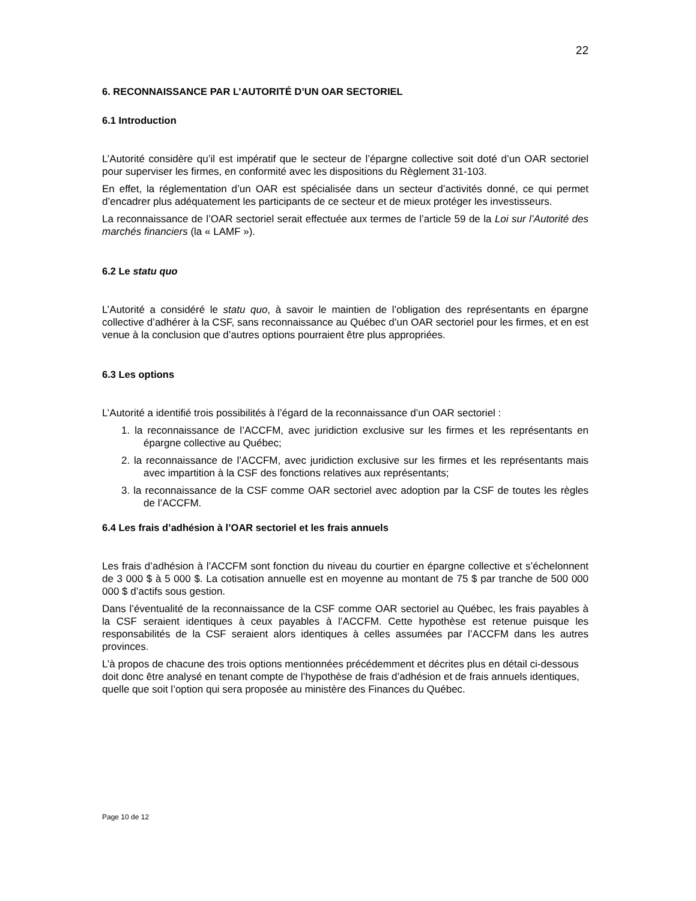22
6. RECONNAISSANCE PAR L’AUTORITÉ D’UN OAR SECTORIEL
6.1 Introduction
L’Autorité considère qu’il est impératif que le secteur de l’épargne collective soit doté d’un OAR sectoriel pour superviser les firmes, en conformité avec les dispositions du Règlement 31-103.
En effet, la réglementation d’un OAR est spécialisée dans un secteur d’activités donné, ce qui permet d’encadrer plus adéquatement les participants de ce secteur et de mieux protéger les investisseurs.
La reconnaissance de l’OAR sectoriel serait effectuée aux termes de l’article 59 de la Loi sur l’Autorité des marchés financiers (la « LAMF »).
6.2 Le statu quo
L’Autorité a considéré le statu quo, à savoir le maintien de l’obligation des représentants en épargne collective d’adhérer à la CSF, sans reconnaissance au Québec d’un OAR sectoriel pour les firmes, et en est venue à la conclusion que d’autres options pourraient être plus appropriées.
6.3 Les options
L’Autorité a identifié trois possibilités à l’égard de la reconnaissance d’un OAR sectoriel :
1. la reconnaissance de l’ACCFM, avec juridiction exclusive sur les firmes et les représentants en épargne collective au Québec;
2. la reconnaissance de l’ACCFM, avec juridiction exclusive sur les firmes et les représentants mais avec impartition à la CSF des fonctions relatives aux représentants;
3. la reconnaissance de la CSF comme OAR sectoriel avec adoption par la CSF de toutes les règles de l’ACCFM.
6.4 Les frais d’adhésion à l’OAR sectoriel et les frais annuels
Les frais d’adhésion à l’ACCFM sont fonction du niveau du courtier en épargne collective et s’échelonnent de 3 000 $ à 5 000 $. La cotisation annuelle est en moyenne au montant de 75 $ par tranche de 500 000 000 $ d’actifs sous gestion.
Dans l’éventualité de la reconnaissance de la CSF comme OAR sectoriel au Québec, les frais payables à la CSF seraient identiques à ceux payables à l’ACCFM. Cette hypothèse est retenue puisque les responsabilités de la CSF seraient alors identiques à celles assumées par l’ACCFM dans les autres provinces.
L’à propos de chacune des trois options mentionnées précédemment et décrites plus en détail ci-dessous doit donc être analysé en tenant compte de l’hypothèse de frais d’adhésion et de frais annuels identiques, quelle que soit l’option qui sera proposée au ministère des Finances du Québec.
Page 10 de 12